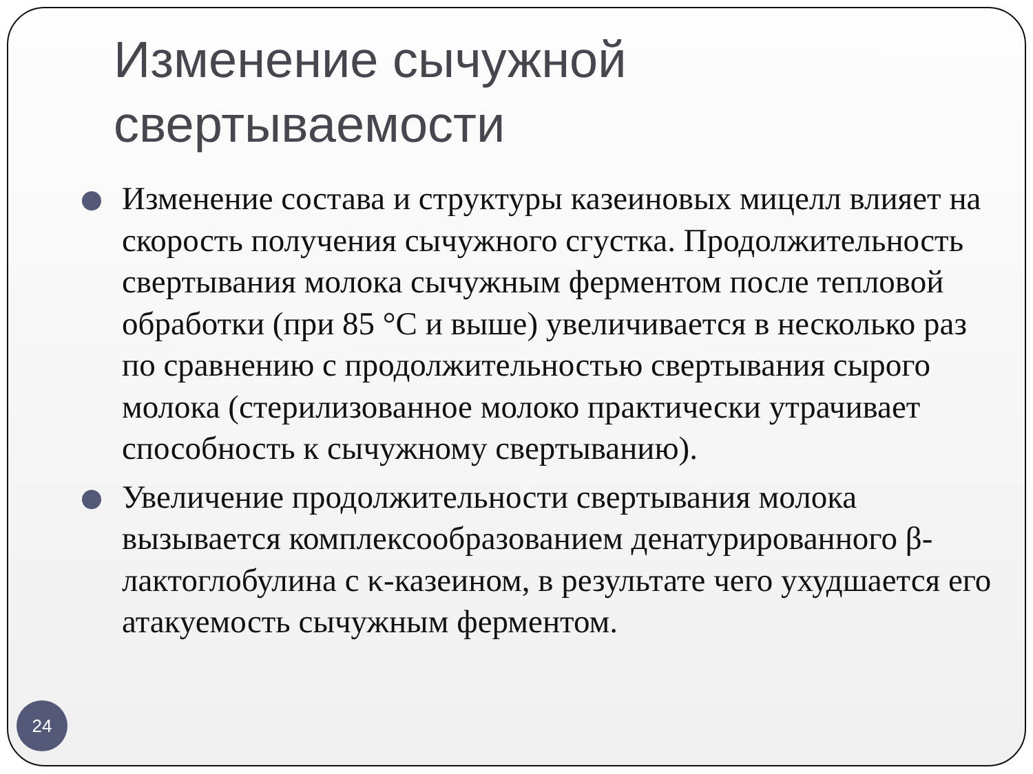Изменение сычужной
свертываемости
Изменение состава и структуры казеиновых мицелл влияет на скорость получения сычужного сгустка. Продолжительность свертывания молока сычужным ферментом после тепловой обработки (при 85 °С и выше) увеличивается в несколько раз по сравнению с продолжительностью свертывания сырого молока (стерилизованное молоко практически утрачивает способность к сычужному свертыванию).
Увеличение продолжительности свертывания молока вызывается комплексообразованием денатурированного β-лактоглобулина с κ-казеином, в результате чего ухудшается его атакуемость сычужным ферментом.
24